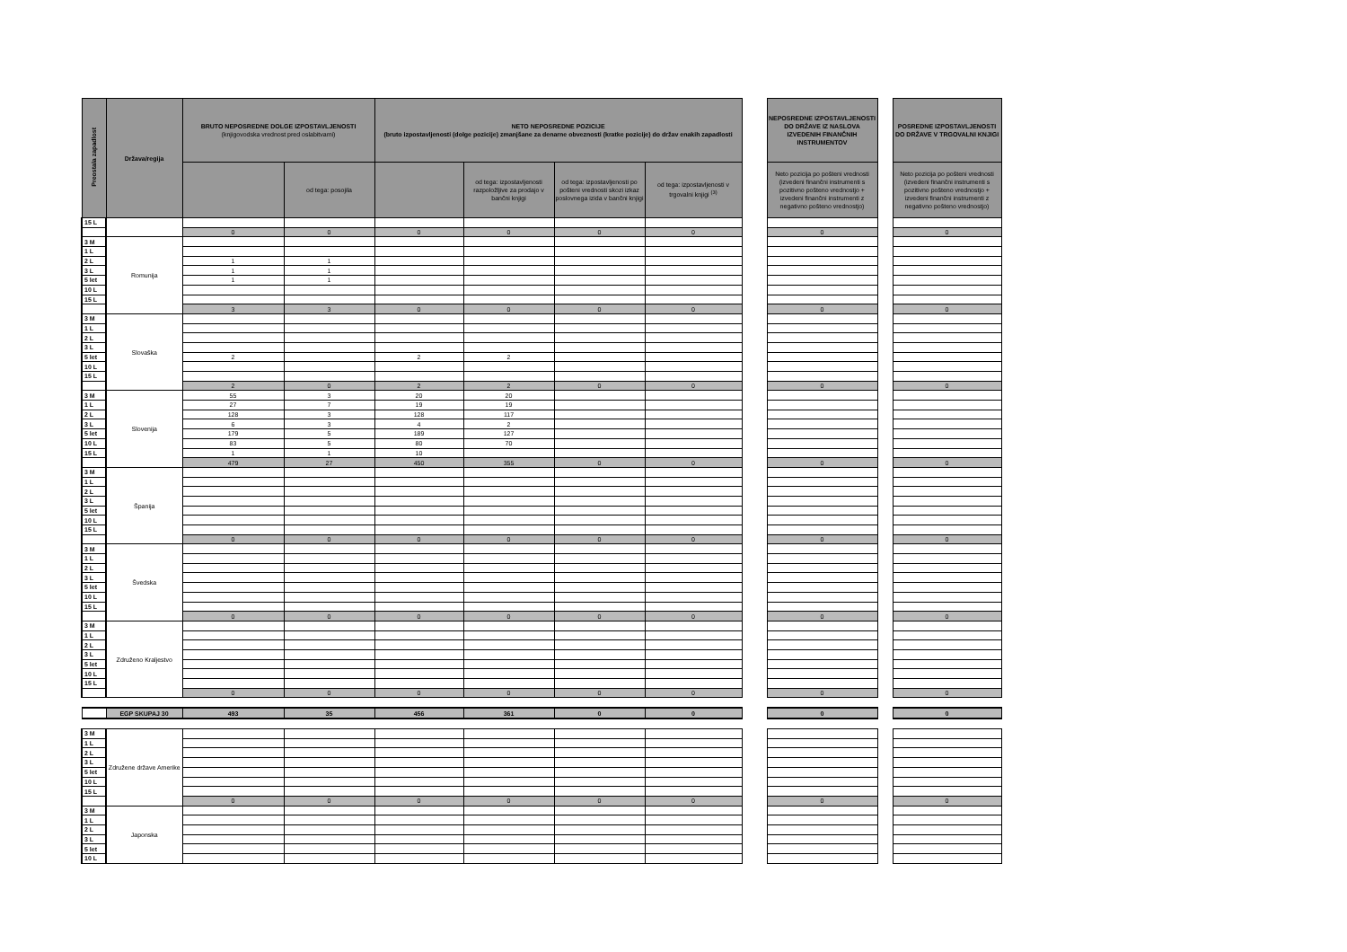| Preostala zapadlost | Država/regija | BRUTO NEPOSREDNE DOLGE IZPOSTAVLJENOSTI (knjigovodska vrednost pred oslabitvami) | | NETO NEPOSREDNE POZICIJE (bruto izpostavljenosti (dolge pozicije) zmanjšane za denarne obveznosti (kratke pozicije) do držav enakih zapadlosti | | | | | NEPOSREDNE IZPOSTAVLJENOSTI DO DRŽAVE IZ NASLOVA IZVEDENIH FINANČNIH INSTRUMENTOV | | POSREDNE IZPOSTAVLJENOSTI DO DRŽAVE V TRGOVALNI KNJIGI |
| --- | --- | --- | --- | --- | --- | --- | --- | --- | --- | --- | --- |
| | | | od tega: posojila | | od tega: izpostavljenosti razpoložljive za prodajo v bančni knjigi | od tega: izpostavljenosti po pošteni vrednosti skozi izkaz poslovnega izida v bančni knjigi | od tega: izpostavljenosti v trgovalni knjigi <sup>(3)</sup> | | Neto pozicija po pošteni vrednosti (izvedeni finančni instrumenti s pozitivno pošteno vrednostjo + izvedeni finančni instrumenti z negativno pošteno vrednostjo) | | Neto pozicija po pošteni vrednosti (izvedeni finančni instrumenti s pozitivno pošteno vrednostjo + izvedeni finančni instrumenti z negativno pošteno vrednostjo) |
| 15 L | | | | | | | | | | | |
| | | 0 | 0 | 0 | 0 | 0 | 0 | | 0 | | 0 |
| 3 M | Romunija | | | | | | | | | | |
| 1 L | | | | | | | | | | | |
| 2 L | | 1 | 1 | | | | | | | | |
| 3 L | | 1 | 1 | | | | | | | | |
| 5 let | | 1 | 1 | | | | | | | | |
| 10 L | | | | | | | | | | | |
| 15 L | | | | | | | | | | | |
| | | 3 | 3 | 0 | 0 | 0 | 0 | | 0 | | 0 |
| 3 M | Slovaška | | | | | | | | | | |
| 1 L | | | | | | | | | | | |
| 2 L | | | | | | | | | | | |
| 3 L | | | | | | | | | | | |
| 5 let | | 2 | | 2 | 2 | | | | | | |
| 10 L | | | | | | | | | | | |
| 15 L | | | | | | | | | | | |
| | | 2 | 0 | 2 | 2 | 0 | 0 | | 0 | | 0 |
| 3 M | Slovenija | 55 | 3 | 20 | 20 | | | | | | |
| 1 L | | 27 | 7 | 19 | 19 | | | | | | |
| 2 L | | 128 | 3 | 128 | 117 | | | | | | |
| 3 L | | 6 | 3 | 4 | 2 | | | | | | |
| 5 let | | 179 | 5 | 189 | 127 | | | | | | |
| 10 L | | 83 | 5 | 80 | 70 | | | | | | |
| 15 L | | 1 | 1 | 10 | | | | | | | |
| | | 479 | 27 | 450 | 355 | 0 | 0 | | 0 | | 0 |
| 3 M | Španija | | | | | | | | | | |
| 1 L | | | | | | | | | | | |
| 2 L | | | | | | | | | | | |
| 3 L | | | | | | | | | | | |
| 5 let | | | | | | | | | | | |
| 10 L | | | | | | | | | | | |
| 15 L | | | | | | | | | | | |
| | | 0 | 0 | 0 | 0 | 0 | 0 | | 0 | | 0 |
| 3 M | Švedska | | | | | | | | | | |
| 1 L | | | | | | | | | | | |
| 2 L | | | | | | | | | | | |
| 3 L | | | | | | | | | | | |
| 5 let | | | | | | | | | | | |
| 10 L | | | | | | | | | | | |
| 15 L | | | | | | | | | | | |
| | | 0 | 0 | 0 | 0 | 0 | 0 | | 0 | | 0 |
| 3 M | Združeno Kraljestvo | | | | | | | | | | |
| 1 L | | | | | | | | | | | |
| 2 L | | | | | | | | | | | |
| 3 L | | | | | | | | | | | |
| 5 let | | | | | | | | | | | |
| 10 L | | | | | | | | | | | |
| 15 L | | | | | | | | | | | |
| | | 0 | 0 | 0 | 0 | 0 | 0 | | 0 | | 0 |
| | EGP SKUPAJ 30 | 493 | 35 | 456 | 361 | 0 | 0 | | 0 | | 0 |
| 3 M | Združene države Amerike | | | | | | | | | | |
| 1 L | | | | | | | | | | | |
| 2 L | | | | | | | | | | | |
| 3 L | | | | | | | | | | | |
| 5 let | | | | | | | | | | | |
| 10 L | | | | | | | | | | | |
| 15 L | | | | | | | | | | | |
| | | 0 | 0 | 0 | 0 | 0 | 0 | | 0 | | 0 |
| 3 M | Japonska | | | | | | | | | | |
| 1 L | | | | | | | | | | | |
| 2 L | | | | | | | | | | | |
| 3 L | | | | | | | | | | | |
| 5 let | | | | | | | | | | | |
| 10 L | | | | | | | | | | | |